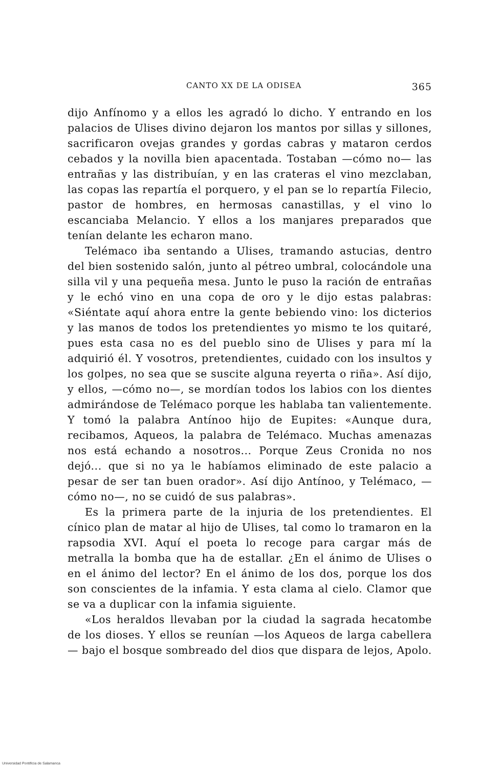CANTO XX DE LA ODISEA 365
dijo Anfínomo y a ellos les agradó lo dicho. Y entrando en los palacios de Ulises divino dejaron los mantos por sillas y sillones, sacrificaron ovejas grandes y gordas cabras y mataron cerdos cebados y la novilla bien apacentada. Tostaban —cómo no— las entrañas y las distribuían, y en las crateras el vino mezclaban, las copas las repartía el porquero, y el pan se lo repartía Filecio, pastor de hombres, en hermosas canastillas, y el vino lo escanciaba Melancio. Y ellos a los manjares preparados que tenían delante les echaron mano.
Telémaco iba sentando a Ulises, tramando astucias, dentro del bien sostenido salón, junto al pétreo umbral, colocándole una silla vil y una pequeña mesa. Junto le puso la ración de entrañas y le echó vino en una copa de oro y le dijo estas palabras: «Siéntate aquí ahora entre la gente bebiendo vino: los dicterios y las manos de todos los pretendientes yo mismo te los quitaré, pues esta casa no es del pueblo sino de Ulises y para mí la adquirió él. Y vosotros, pretendientes, cuidado con los insultos y los golpes, no sea que se suscite alguna reyerta o riña». Así dijo, y ellos, —cómo no—, se mordían todos los labios con los dientes admirándose de Telémaco porque les hablaba tan valientemente. Y tomó la palabra Antínoo hijo de Eupites: «Aunque dura, recibamos, Aqueos, la palabra de Telémaco. Muchas amenazas nos está echando a nosotros... Porque Zeus Cronida no nos dejó... que si no ya le habíamos eliminado de este palacio a pesar de ser tan buen orador». Así dijo Antínoo, y Telémaco, —cómo no—, no se cuidó de sus palabras».
Es la primera parte de la injuria de los pretendientes. El cínico plan de matar al hijo de Ulises, tal como lo tramaron en la rapsodia XVI. Aquí el poeta lo recoge para cargar más de metralla la bomba que ha de estallar. ¿En el ánimo de Ulises o en el ánimo del lector? En el ánimo de los dos, porque los dos son conscientes de la infamia. Y esta clama al cielo. Clamor que se va a duplicar con la infamia siguiente.
«Los heraldos llevaban por la ciudad la sagrada hecatombe de los dioses. Y ellos se reunían —los Aqueos de larga cabellera— bajo el bosque sombreado del dios que dispara de lejos, Apolo.
Universidad Pontificia de Salamanca